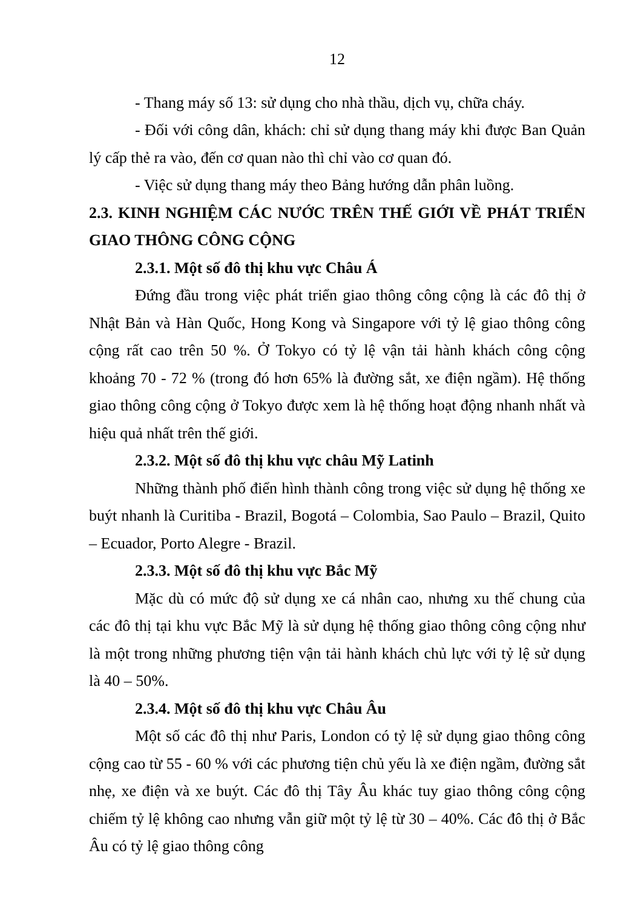12
- Thang máy số 13: sử dụng cho nhà thầu, dịch vụ, chữa cháy.
- Đối với công dân, khách: chỉ sử dụng thang máy khi được Ban Quản lý cấp thẻ ra vào, đến cơ quan nào thì chỉ vào cơ quan đó.
- Việc sử dụng thang máy theo Bảng hướng dẫn phân luồng.
2.3. KINH NGHIỆM CÁC NƯỚC TRÊN THẾ GIỚI VỀ PHÁT TRIỂN GIAO THÔNG CÔNG CỘNG
2.3.1. Một số đô thị khu vực Châu Á
Đứng đầu trong việc phát triển giao thông công cộng là các đô thị ở Nhật Bản và Hàn Quốc, Hong Kong và Singapore với tỷ lệ giao thông công cộng rất cao trên 50 %. Ở Tokyo có tỷ lệ vận tải hành khách công cộng khoảng 70 - 72 % (trong đó hơn 65% là đường sắt, xe điện ngầm). Hệ thống giao thông công cộng ở Tokyo được xem là hệ thống hoạt động nhanh nhất và hiệu quả nhất trên thế giới.
2.3.2. Một số đô thị khu vực châu Mỹ Latinh
Những thành phố điển hình thành công trong việc sử dụng hệ thống xe buýt nhanh là Curitiba - Brazil, Bogotá – Colombia, Sao Paulo – Brazil, Quito – Ecuador, Porto Alegre - Brazil.
2.3.3. Một số đô thị khu vực Bắc Mỹ
Mặc dù có mức độ sử dụng xe cá nhân cao, nhưng xu thế chung của các đô thị tại khu vực Bắc Mỹ là sử dụng hệ thống giao thông công cộng như là một trong những phương tiện vận tải hành khách chủ lực với tỷ lệ sử dụng là 40 – 50%.
2.3.4. Một số đô thị khu vực Châu Âu
Một số các đô thị như Paris, London có tỷ lệ sử dụng giao thông công cộng cao từ 55 - 60 % với các phương tiện chủ yếu là xe điện ngầm, đường sắt nhẹ, xe điện và xe buýt. Các đô thị Tây Âu khác tuy giao thông công cộng chiếm tỷ lệ không cao nhưng vẫn giữ một tỷ lệ từ 30 – 40%. Các đô thị ở Bắc Âu có tỷ lệ giao thông công